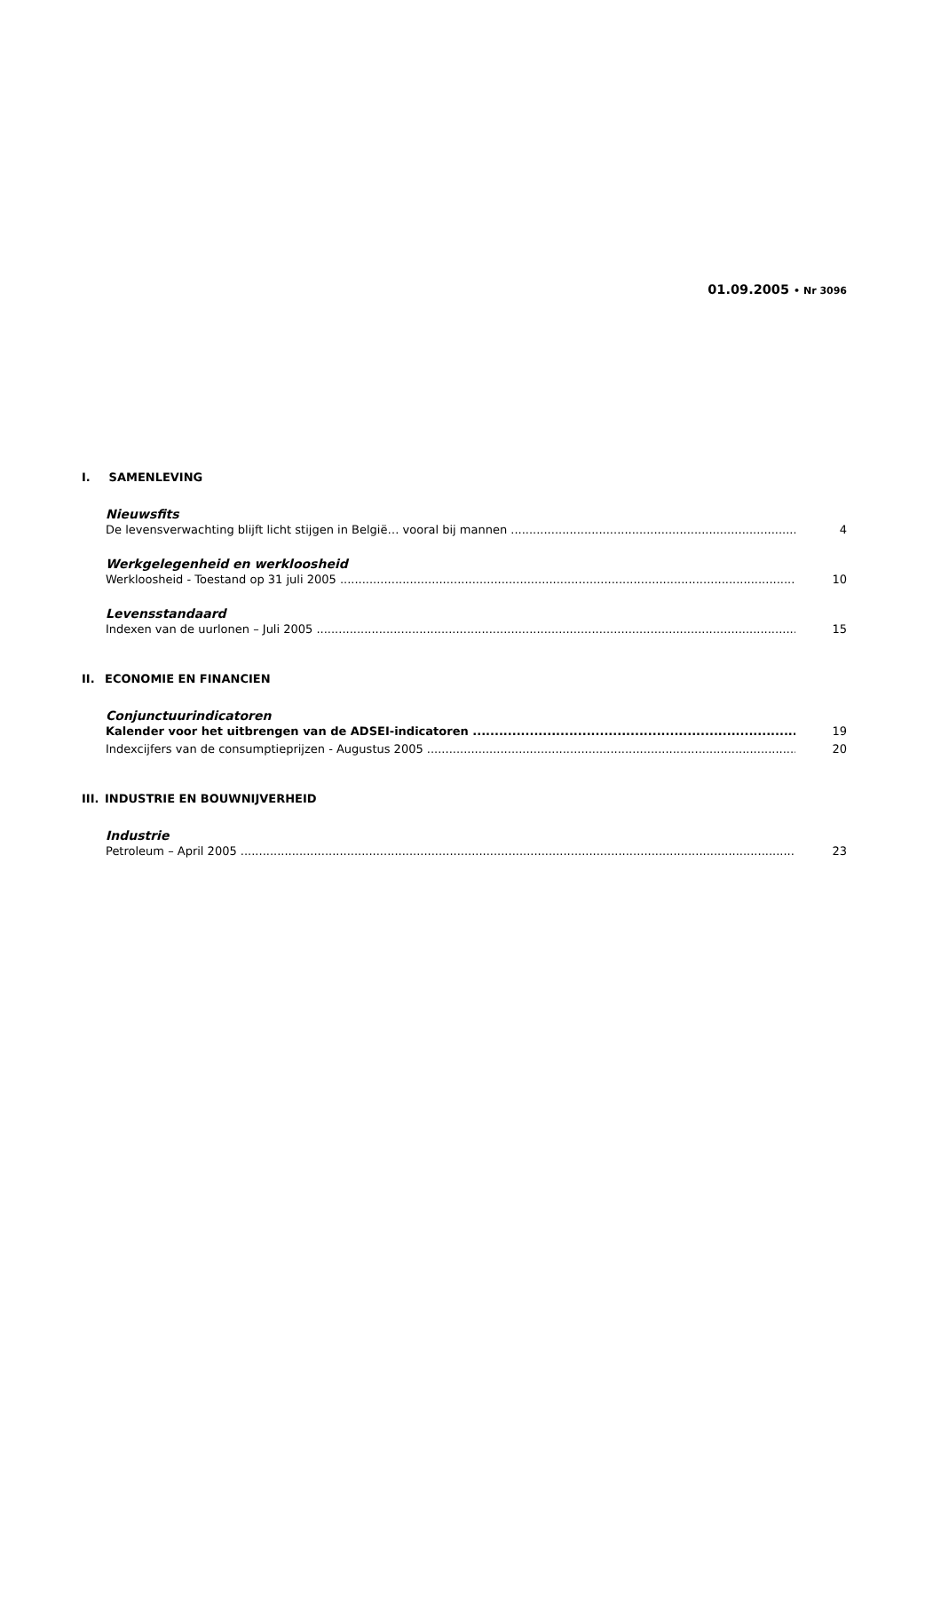01.09.2005 • Nr 3096
I. SAMENLEVING
Nieuwsfits
De levensverwachting blijft licht stijgen in België… vooral bij mannen 4
Werkgelegenheid en werkloosheid
Werkloosheid - Toestand op 31 juli 2005 10
Levensstandaard
Indexen van de uurlonen – Juli 2005 15
II. ECONOMIE EN FINANCIEN
Conjunctuurindicatoren
Kalender voor het uitbrengen van de ADSEI-indicatoren 19
Indexcijfers van de consumptieprijzen - Augustus 2005 20
III. INDUSTRIE EN BOUWNIJVERHEID
Industrie
Petroleum – April 2005 23